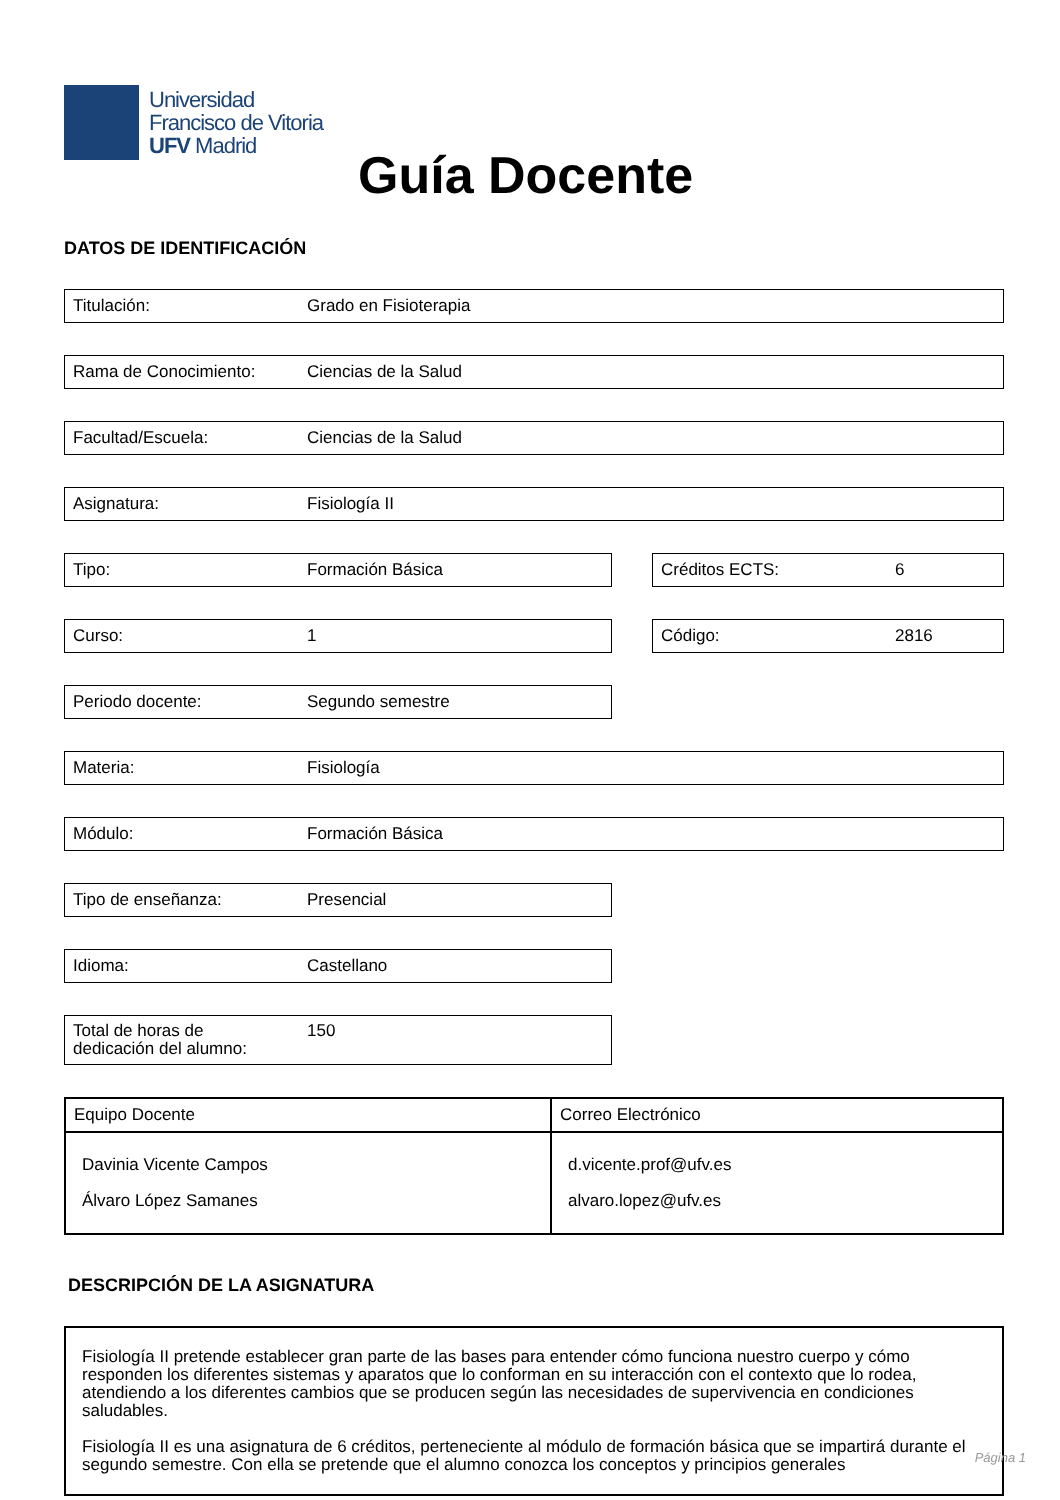Universidad
Francisco de Vitoria
UFV Madrid
Guía Docente
DATOS DE IDENTIFICACIÓN
Titulación: Grado en Fisioterapia
Rama de Conocimiento: Ciencias de la Salud
Facultad/Escuela: Ciencias de la Salud
Asignatura: Fisiología II
Tipo: Formación Básica Créditos ECTS: 6
Curso: 1 Código: 2816
Periodo docente: Segundo semestre
Materia: Fisiología
Módulo: Formación Básica
Tipo de enseñanza: Presencial
Idioma: Castellano
Total de horas de
dedicación del alumno: 150
| Equipo Docente | Correo Electrónico |
| --- | --- |
| Davinia Vicente Campos Álvaro López Samanes | d.vicente.prof@ufv.es alvaro.lopez@ufv.es |
DESCRIPCIÓN DE LA ASIGNATURA
Fisiología II pretende establecer gran parte de las bases para entender cómo funciona nuestro cuerpo y cómo responden los diferentes sistemas y aparatos que lo conforman en su interacción con el contexto que lo rodea, atendiendo a los diferentes cambios que se producen según las necesidades de supervivencia en condiciones saludables.
Fisiología II es una asignatura de 6 créditos, perteneciente al módulo de formación básica que se impartirá durante el segundo semestre. Con ella se pretende que el alumno conozca los conceptos y principios generales
Página 1